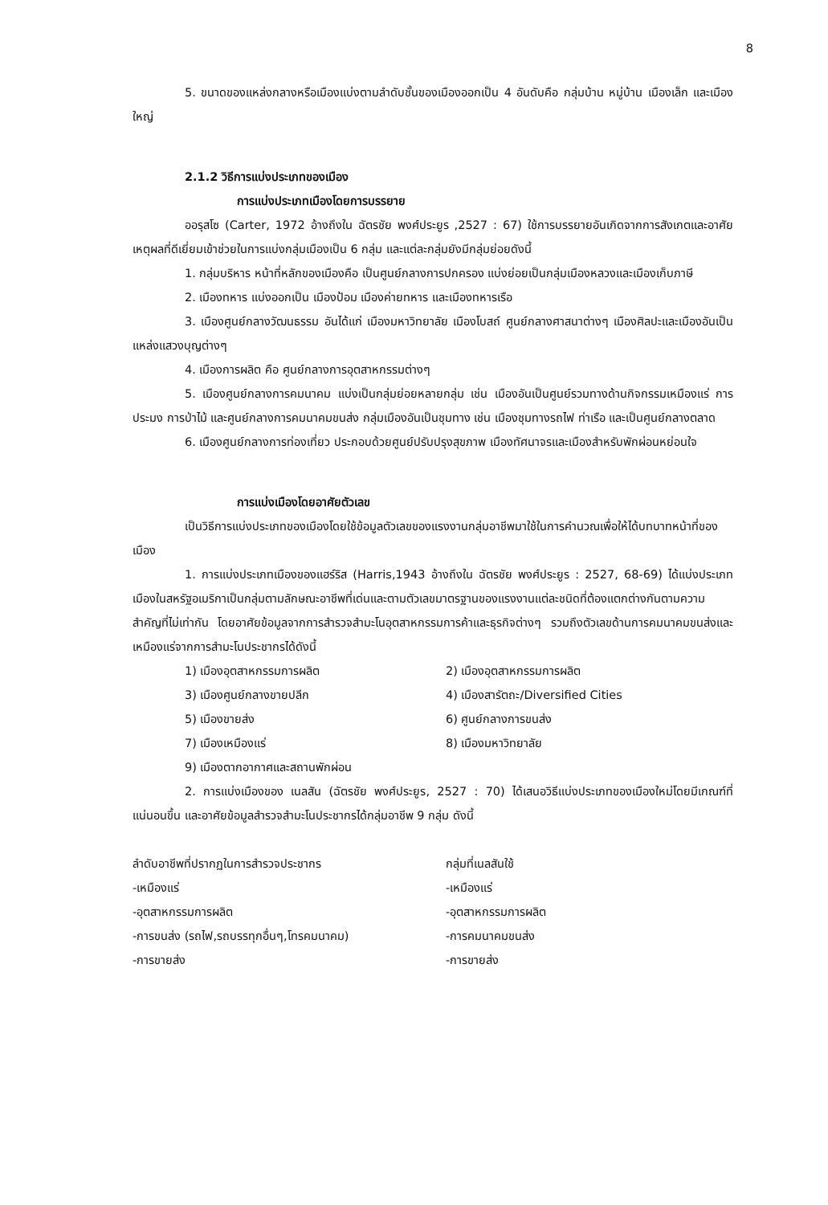8
5. ขนาดของแหล่งกลางหรือเมืองแบ่งตามลำดับชั้นของเมืองออกเป็น 4 อันดับคือ กลุ่มบ้าน หมู่บ้าน เมืองเล็ก และเมืองใหญ่
2.1.2 วิธีการแบ่งประเภทของเมือง
การแบ่งประเภทเมืองโดยการบรรยาย
ออรุสโซ (Carter, 1972 อ้างถึงใน ฉัตรชัย พงศ์ประยูร ,2527 : 67) ใช้การบรรยายอันเกิดจากการสังเกตและอาศัยเหตุผลที่ดีเยี่ยมเข้าช่วยในการแบ่งกลุ่มเมืองเป็น 6 กลุ่ม และแต่ละกลุ่มยังมีกลุ่มย่อยดังนี้
1. กลุ่มบริหาร หน้าที่หลักของเมืองคือ เป็นศูนย์กลางการปกครอง แบ่งย่อยเป็นกลุ่มเมืองหลวงและเมืองเก็บภาษี
2. เมืองทหาร แบ่งออกเป็น เมืองป้อม เมืองค่ายทหาร และเมืองทหารเรือ
3. เมืองศูนย์กลางวัฒนธรรม อันได้แก่ เมืองมหาวิทยาลัย เมืองโบสถ์ ศูนย์กลางศาสนาต่างๆ เมืองศิลปะและเมืองอันเป็นแหล่งแสวงบุญต่างๆ
4. เมืองการผลิต คือ ศูนย์กลางการอุตสาหกรรมต่างๆ
5. เมืองศูนย์กลางการคมนาคม แบ่งเป็นกลุ่มย่อยหลายกลุ่ม เช่น เมืองอันเป็นศูนย์รวมทางด้านกิจกรรมเหมืองแร่ การประมง การป่าไม้ และศูนย์กลางการคมนาคมขนส่ง กลุ่มเมืองอันเป็นชุมทาง เช่น เมืองชุมทางรถไฟ ท่าเรือ และเป็นศูนย์กลางตลาด
6. เมืองศูนย์กลางการท่องเที่ยว ประกอบด้วยศูนย์ปรับปรุงสุขภาพ เมืองทัศนาจรและเมืองสำหรับพักผ่อนหย่อนใจ
การแบ่งเมืองโดยอาศัยตัวเลข
เป็นวิธีการแบ่งประเภทของเมืองโดยใช้ข้อมูลตัวเลขของแรงงานกลุ่มอาชีพมาใช้ในการคำนวณเพื่อให้ได้บทบาทหน้าที่ของเมือง
1. การแบ่งประเภทเมืองของแฮร์ริส (Harris,1943 อ้างถึงใน ฉัตรชัย พงศ์ประยูร : 2527, 68-69) ได้แบ่งประเภทเมืองในสหรัฐอเมริกาเป็นกลุ่มตามลักษณะอาชีพที่เด่นและตามตัวเลขมาตรฐานของแรงงานแต่ละชนิดที่ต้องแตกต่างกันตามความสำคัญที่ไม่เท่ากัน โดยอาศัยข้อมูลจากการสำรวจสำมะโนอุตสาหกรรมการค้าและธุรกิจต่างๆ รวมถึงตัวเลขด้านการคมนาคมขนส่งและเหมืองแร่จากการสำมะโนประชากรได้ดังนี้
| 1) เมืองอุตสาหกรรมการผลิต | 2) เมืองอุตสาหกรรมการผลิต |
| 3) เมืองศูนย์กลางขายปลีก | 4) เมืองสารัตถะ/Diversified Cities |
| 5) เมืองขายส่ง | 6) ศูนย์กลางการขนส่ง |
| 7) เมืองเหมืองแร่ | 8) เมืองมหาวิทยาลัย |
| 9) เมืองตากอากาศและสถานพักผ่อน | |
2. การแบ่งเมืองของ เนลสัน (ฉัตรชัย พงศ์ประยูร, 2527 : 70) ได้เสนอวิธีแบ่งประเภทของเมืองใหม่โดยมีเกณฑ์ที่แน่นอนขึ้น และอาศัยข้อมูลสำรวจสำมะโนประชากรได้กลุ่มอาชีพ 9 กลุ่ม ดังนี้
| ลำดับอาชีพที่ปรากฏในการสำรวจประชากร | กลุ่มที่เนลสันใช้ |
| --- | --- |
| -เหมืองแร่ | -เหมืองแร่ |
| -อุตสาหกรรมการผลิต | -อุตสาหกรรมการผลิต |
| -การขนส่ง (รถไฟ,รถบรรทุกอื่นๆ,โทรคมนาคม) | -การคมนาคมขนส่ง |
| -การขายส่ง | -การขายส่ง |